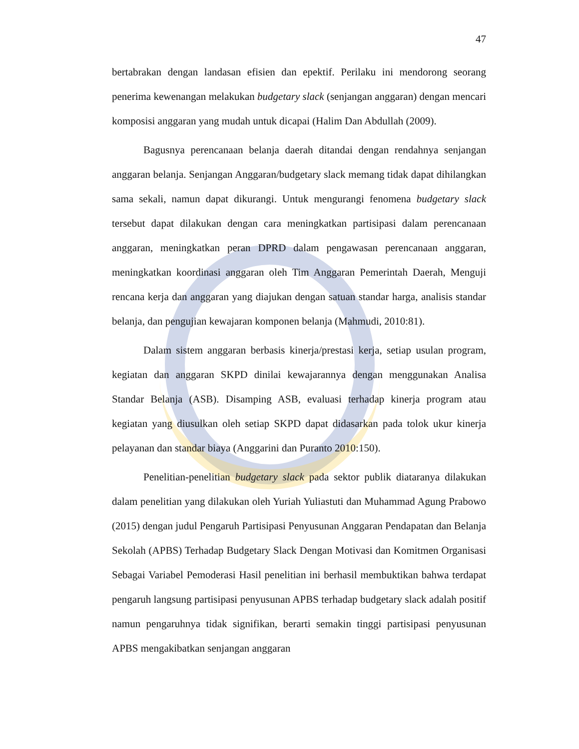47
bertabrakan dengan landasan efisien dan epektif. Perilaku ini mendorong seorang penerima kewenangan melakukan budgetary slack (senjangan anggaran) dengan mencari komposisi anggaran yang mudah untuk dicapai (Halim Dan Abdullah (2009).
Bagusnya perencanaan belanja daerah ditandai dengan rendahnya senjangan anggaran belanja. Senjangan Anggaran/budgetary slack memang tidak dapat dihilangkan sama sekali, namun dapat dikurangi. Untuk mengurangi fenomena budgetary slack tersebut dapat dilakukan dengan cara meningkatkan partisipasi dalam perencanaan anggaran, meningkatkan peran DPRD dalam pengawasan perencanaan anggaran, meningkatkan koordinasi anggaran oleh Tim Anggaran Pemerintah Daerah, Menguji rencana kerja dan anggaran yang diajukan dengan satuan standar harga, analisis standar belanja, dan pengujian kewajaran komponen belanja (Mahmudi, 2010:81).
Dalam sistem anggaran berbasis kinerja/prestasi kerja, setiap usulan program, kegiatan dan anggaran SKPD dinilai kewajarannya dengan menggunakan Analisa Standar Belanja (ASB). Disamping ASB, evaluasi terhadap kinerja program atau kegiatan yang diusulkan oleh setiap SKPD dapat didasarkan pada tolok ukur kinerja pelayanan dan standar biaya (Anggarini dan Puranto 2010:150).
Penelitian-penelitian budgetary slack pada sektor publik diataranya dilakukan dalam penelitian yang dilakukan oleh Yuriah Yuliastuti dan Muhammad Agung Prabowo (2015) dengan judul Pengaruh Partisipasi Penyusunan Anggaran Pendapatan dan Belanja Sekolah (APBS) Terhadap Budgetary Slack Dengan Motivasi dan Komitmen Organisasi Sebagai Variabel Pemoderasi Hasil penelitian ini berhasil membuktikan bahwa terdapat pengaruh langsung partisipasi penyusunan APBS terhadap budgetary slack adalah positif namun pengaruhnya tidak signifikan, berarti semakin tinggi partisipasi penyusunan APBS mengakibatkan senjangan anggaran